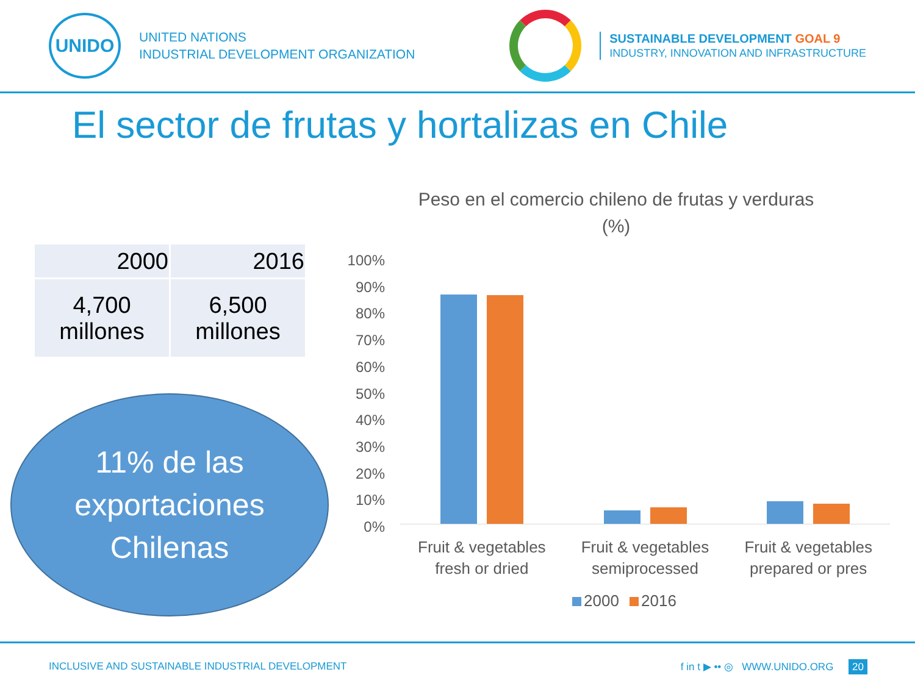UNIDO
UNITED NATIONS
INDUSTRIAL DEVELOPMENT ORGANIZATION
SUSTAINABLE DEVELOPMENT GOAL 9
INDUSTRY, INNOVATION AND INFRASTRUCTURE
El sector de frutas y hortalizas en Chile
| 2000 | 2016 |
| --- | --- |
| 4,700 millones | 6,500 millones |
11% de las
exportaciones
Chilenas
Peso en el comercio chileno de frutas y verduras
(%)
100%
90%
80%
70%
60%
50%
40%
30%
20%
10%
0%
Fruit & vegetables
fresh or dried
Fruit & vegetables
semiprocessed
Fruit & vegetables
prepared or pres
2000 2016
INCLUSIVE AND SUSTAINABLE INDUSTRIAL DEVELOPMENT
f in t ▶ •• ◎ WWW.UNIDO.ORG 20